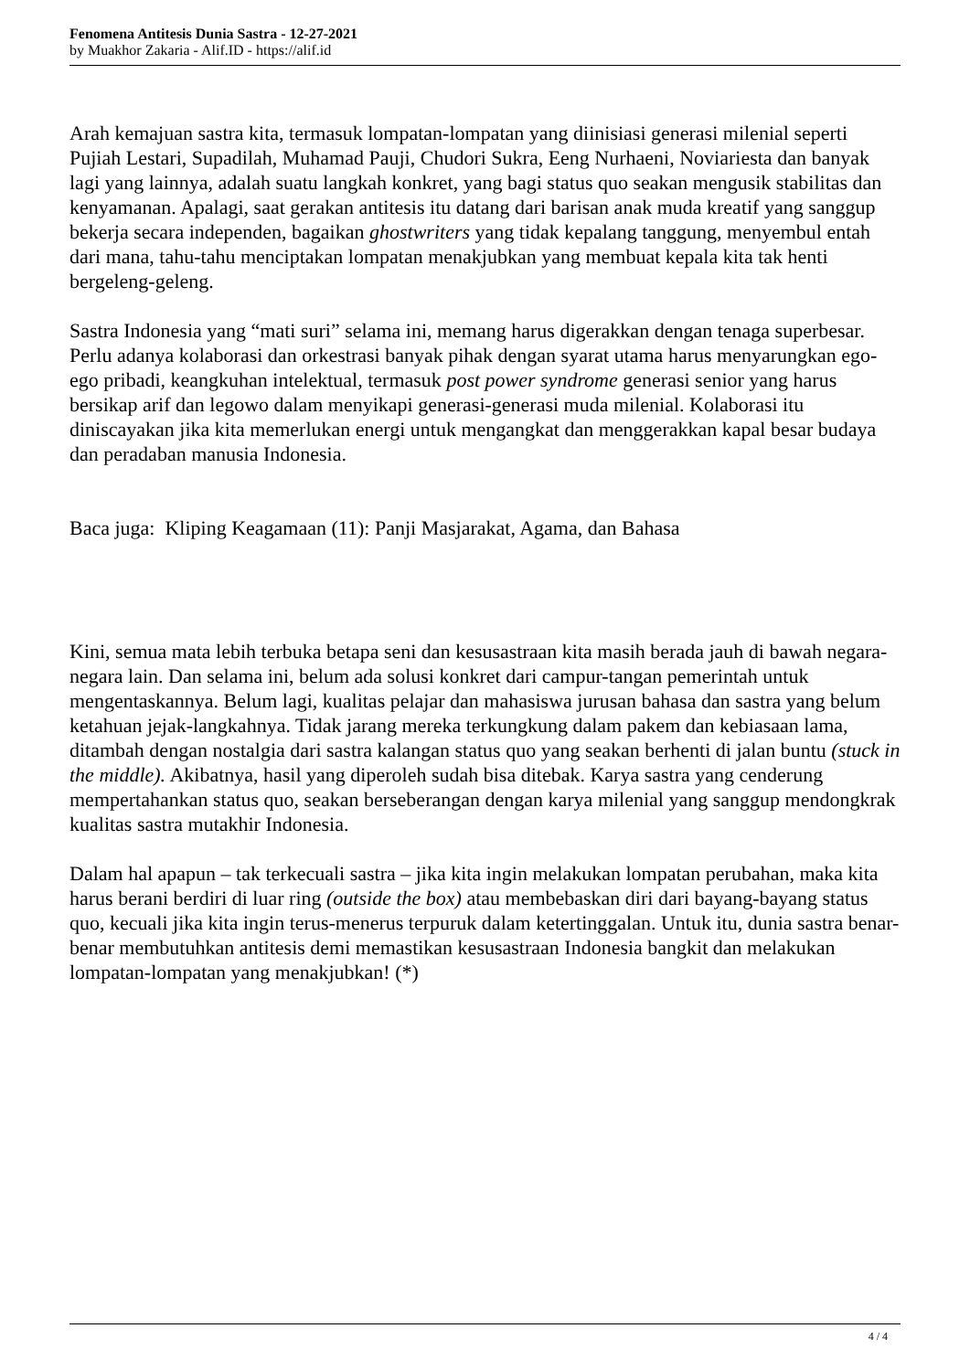Fenomena Antitesis Dunia Sastra - 12-27-2021
by Muakhor Zakaria - Alif.ID - https://alif.id
Arah kemajuan sastra kita, termasuk lompatan-lompatan yang diinisiasi generasi milenial seperti Pujiah Lestari, Supadilah, Muhamad Pauji, Chudori Sukra, Eeng Nurhaeni, Noviariesta dan banyak lagi yang lainnya, adalah suatu langkah konkret, yang bagi status quo seakan mengusik stabilitas dan kenyamanan. Apalagi, saat gerakan antitesis itu datang dari barisan anak muda kreatif yang sanggup bekerja secara independen, bagaikan ghostwriters yang tidak kepalang tanggung, menyembul entah dari mana, tahu-tahu menciptakan lompatan menakjubkan yang membuat kepala kita tak henti bergeleng-geleng.
Sastra Indonesia yang “mati suri” selama ini, memang harus digerakkan dengan tenaga superbesar. Perlu adanya kolaborasi dan orkestrasi banyak pihak dengan syarat utama harus menyarungkan ego-ego pribadi, keangkuhan intelektual, termasuk post power syndrome generasi senior yang harus bersikap arif dan legowo dalam menyikapi generasi-generasi muda milenial. Kolaborasi itu diniscayakan jika kita memerlukan energi untuk mengangkat dan menggerakkan kapal besar budaya dan peradaban manusia Indonesia.
Baca juga: Kliping Keagamaan (11): Panji Masjarakat, Agama, dan Bahasa
Kini, semua mata lebih terbuka betapa seni dan kesusastraan kita masih berada jauh di bawah negara-negara lain. Dan selama ini, belum ada solusi konkret dari campur-tangan pemerintah untuk mengentaskannya. Belum lagi, kualitas pelajar dan mahasiswa jurusan bahasa dan sastra yang belum ketahuan jejak-langkahnya. Tidak jarang mereka terkungkung dalam pakem dan kebiasaan lama, ditambah dengan nostalgia dari sastra kalangan status quo yang seakan berhenti di jalan buntu (stuck in the middle). Akibatnya, hasil yang diperoleh sudah bisa ditebak. Karya sastra yang cenderung mempertahankan status quo, seakan berseberangan dengan karya milenial yang sanggup mendongkrak kualitas sastra mutakhir Indonesia.
Dalam hal apapun – tak terkecuali sastra – jika kita ingin melakukan lompatan perubahan, maka kita harus berani berdiri di luar ring (outside the box) atau membebaskan diri dari bayang-bayang status quo, kecuali jika kita ingin terus-menerus terpuruk dalam ketertinggalan. Untuk itu, dunia sastra benar-benar membutuhkan antitesis demi memastikan kesusastraan Indonesia bangkit dan melakukan lompatan-lompatan yang menakjubkan! (*)
4 / 4